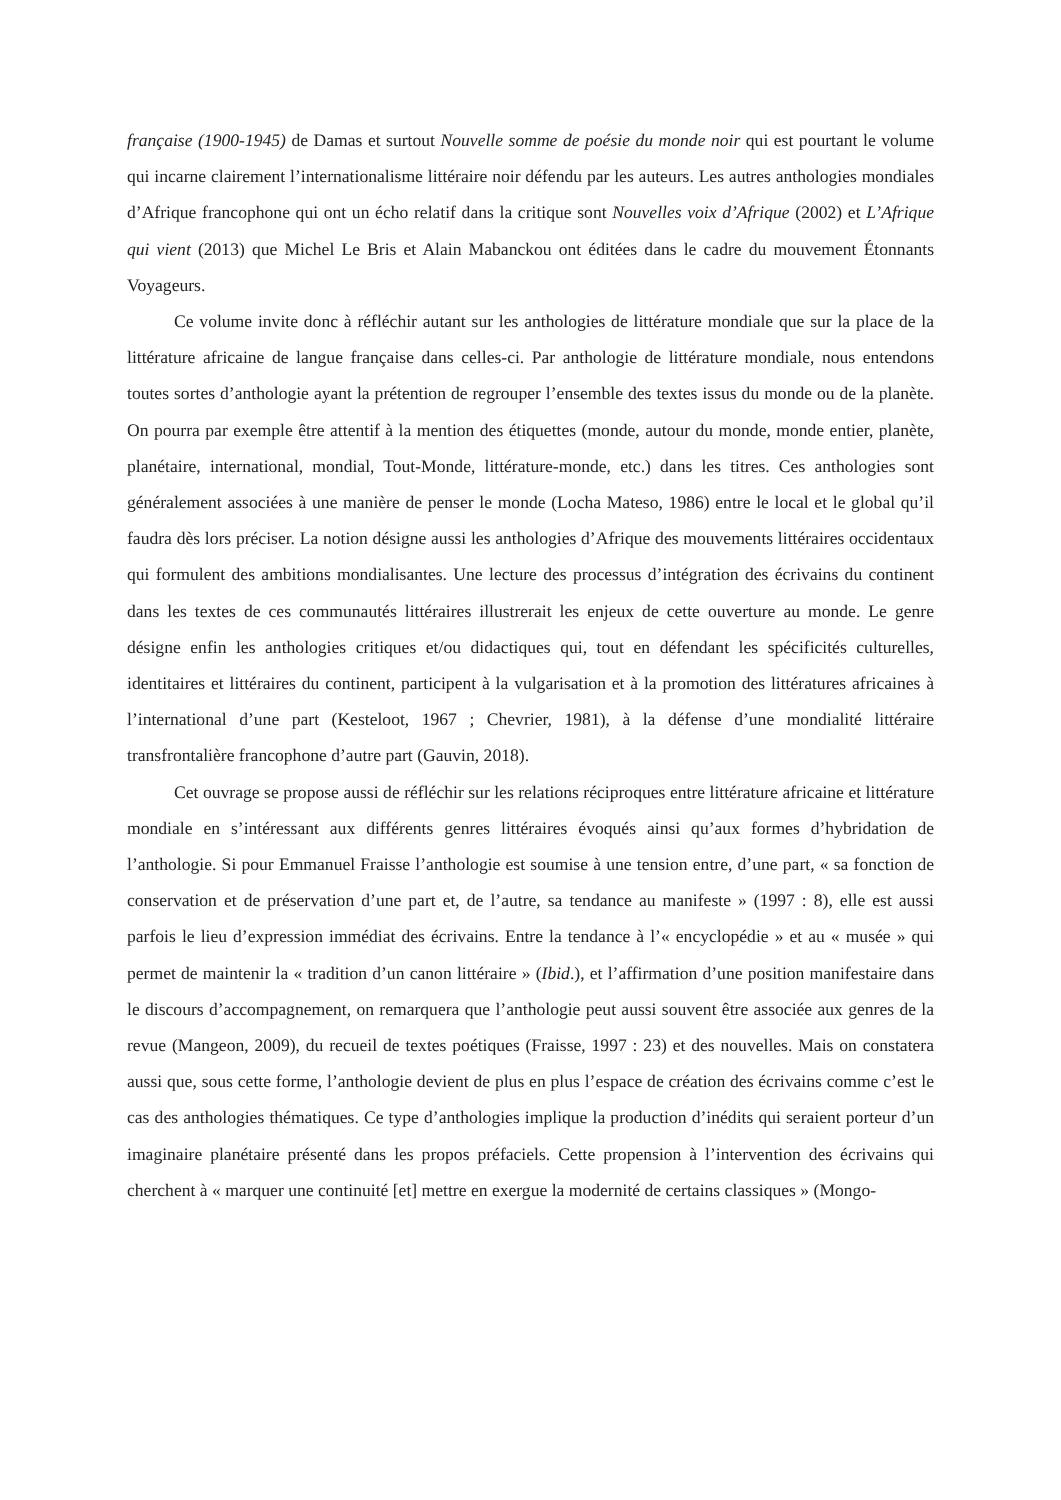française (1900-1945) de Damas et surtout Nouvelle somme de poésie du monde noir qui est pourtant le volume qui incarne clairement l’internationalisme littéraire noir défendu par les auteurs. Les autres anthologies mondiales d’Afrique francophone qui ont un écho relatif dans la critique sont Nouvelles voix d’Afrique (2002) et L’Afrique qui vient (2013) que Michel Le Bris et Alain Mabanckou ont éditées dans le cadre du mouvement Étonnants Voyageurs.
Ce volume invite donc à réfléchir autant sur les anthologies de littérature mondiale que sur la place de la littérature africaine de langue française dans celles-ci. Par anthologie de littérature mondiale, nous entendons toutes sortes d’anthologie ayant la prétention de regrouper l’ensemble des textes issus du monde ou de la planète. On pourra par exemple être attentif à la mention des étiquettes (monde, autour du monde, monde entier, planète, planétaire, international, mondial, Tout-Monde, littérature-monde, etc.) dans les titres. Ces anthologies sont généralement associées à une manière de penser le monde (Locha Mateso, 1986) entre le local et le global qu’il faudra dès lors préciser. La notion désigne aussi les anthologies d’Afrique des mouvements littéraires occidentaux qui formulent des ambitions mondialisantes. Une lecture des processus d’intégration des écrivains du continent dans les textes de ces communautés littéraires illustrerait les enjeux de cette ouverture au monde. Le genre désigne enfin les anthologies critiques et/ou didactiques qui, tout en défendant les spécificités culturelles, identitaires et littéraires du continent, participent à la vulgarisation et à la promotion des littératures africaines à l’international d’une part (Kesteloot, 1967 ; Chevrier, 1981), à la défense d’une mondialité littéraire transfrontalière francophone d’autre part (Gauvin, 2018).
Cet ouvrage se propose aussi de réfléchir sur les relations réciproques entre littérature africaine et littérature mondiale en s’intéressant aux différents genres littéraires évoqués ainsi qu’aux formes d’hybridation de l’anthologie. Si pour Emmanuel Fraisse l’anthologie est soumise à une tension entre, d’une part, « sa fonction de conservation et de préservation d’une part et, de l’autre, sa tendance au manifeste » (1997 : 8), elle est aussi parfois le lieu d’expression immédiat des écrivains. Entre la tendance à l’« encyclopédie » et au « musée » qui permet de maintenir la « tradition d’un canon littéraire » (Ibid.), et l’affirmation d’une position manifestaire dans le discours d’accompagnement, on remarquera que l’anthologie peut aussi souvent être associée aux genres de la revue (Mangeon, 2009), du recueil de textes poétiques (Fraisse, 1997 : 23) et des nouvelles. Mais on constatera aussi que, sous cette forme, l’anthologie devient de plus en plus l’espace de création des écrivains comme c’est le cas des anthologies thématiques. Ce type d’anthologies implique la production d’inédits qui seraient porteur d’un imaginaire planétaire présenté dans les propos préfaciels. Cette propension à l’intervention des écrivains qui cherchent à « marquer une continuité [et] mettre en exergue la modernité de certains classiques » (Mongo-